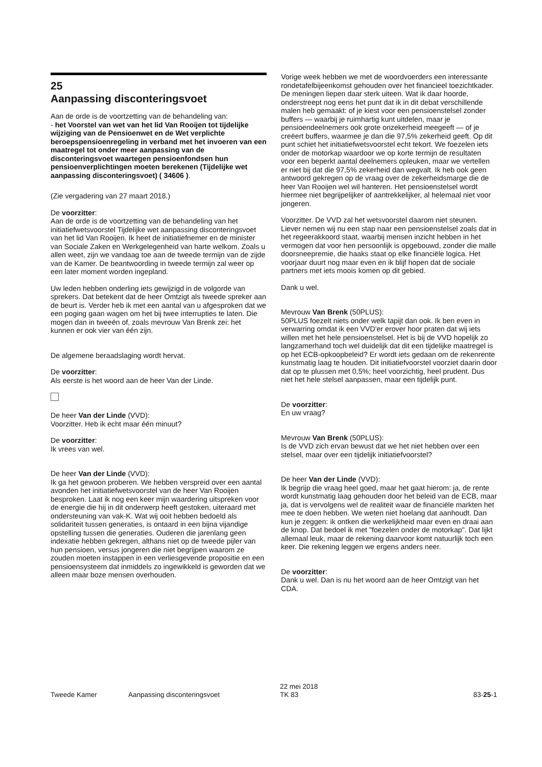25
Aanpassing disconteringsvoet
Aan de orde is de voortzetting van de behandeling van:
- het Voorstel van wet van het lid Van Rooijen tot tijdelijke wijziging van de Pensioenwet en de Wet verplichte beroepspensioenregeling in verband met het invoeren van een maatregel tot onder meer aanpassing van de disconteringsvoet waartegen pensioenfondsen hun pensioenverplichtingen moeten berekenen (Tijdelijke wet aanpassing disconteringsvoet) ( 34606 ).
(Zie vergadering van 27 maart 2018.)
De voorzitter:
Aan de orde is de voortzetting van de behandeling van het initiatiefwetsvoorstel Tijdelijke wet aanpassing disconteringsvoet van het lid Van Rooijen. Ik heet de initiatiefnemer en de minister van Sociale Zaken en Werkgelegenheid van harte welkom. Zoals u allen weet, zijn we vandaag toe aan de tweede termijn van de zijde van de Kamer. De beantwoording in tweede termijn zal weer op een later moment worden ingepland.
Uw leden hebben onderling iets gewijzigd in de volgorde van sprekers. Dat betekent dat de heer Omtzigt als tweede spreker aan de beurt is. Verder heb ik met een aantal van u afgesproken dat we een poging gaan wagen om het bij twee interrupties te laten. Die mogen dan in tweeën of, zoals mevrouw Van Brenk zei: het kunnen er ook vier van één zijn.
De algemene beraadslaging wordt hervat.
De voorzitter:
Als eerste is het woord aan de heer Van der Linde.
De heer Van der Linde (VVD):
Voorzitter. Heb ik echt maar één minuut?
De voorzitter:
Ik vrees van wel.
De heer Van der Linde (VVD):
Ik ga het gewoon proberen. We hebben verspreid over een aantal avonden het initiatiefwetsvoorstel van de heer Van Rooijen besproken. Laat ik nog een keer mijn waardering uitspreken voor de energie die hij in dit onderwerp heeft gestoken, uiteraard met ondersteuning van vak-K. Wat wij ooit hebben bedoeld als solidariteit tussen generaties, is ontaard in een bijna vijandige opstelling tussen die generaties. Ouderen die jarenlang geen indexatie hebben gekregen, althans niet op de tweede pijler van hun pensioen, versus jongeren die niet begrijpen waarom ze zouden moeten instappen in een verliesgevende propositie en een pensioensysteem dat inmiddels zo ingewikkeld is geworden dat we alleen maar boze mensen overhouden.
Vorige week hebben we met de woordvoerders een interessante rondetafelbijeenkomst gehouden over het financieel toezichtkader. De meningen liepen daar sterk uiteen. Wat ik daar hoorde, onderstreept nog eens het punt dat ik in dit debat verschillende malen heb gemaakt: of je kiest voor een pensioenstelsel zonder buffers — waarbij je ruimhartig kunt uitdelen, maar je pensioendeelnemers ook grote onzekerheid meegeeft — of je creëert buffers, waarmee je dan die 97,5% zekerheid geeft. Op dit punt schiet het initiatiefwetsvoorstel echt tekort. We foezelen iets onder de motorkap waardoor we op korte termijn de resultaten voor een beperkt aantal deelnemers opleuken, maar we vertellen er niet bij dat die 97,5% zekerheid dan wegvalt. Ik heb ook geen antwoord gekregen op de vraag over de zekerheidsmarge die de heer Van Rooijen wel wil hanteren. Het pensioenstelsel wordt hiermee niet begrijpelijker of aantrekkelijker, al helemaal niet voor jongeren.
Voorzitter. De VVD zal het wetsvoorstel daarom niet steunen. Liever nemen wij nu een stap naar een pensioenstelsel zoals dat in het regeerakkoord staat, waarbij mensen inzicht hebben in het vermogen dat voor hen persoonlijk is opgebouwd, zonder die malle doorsneepremie, die haaks staat op elke financiële logica. Het voorjaar duurt nog maar even en ik blijf hopen dat de sociale partners met iets moois komen op dit gebied.
Dank u wel.
Mevrouw Van Brenk (50PLUS):
50PLUS foezelt niets onder welk tapijt dan ook. Ik ben even in verwarring omdat ik een VVD'er erover hoor praten dat wij iets willen met het hele pensioenstelsel. Het is bij de VVD hopelijk zo langzamerhand toch wel duidelijk dat dit een tijdelijke maatregel is op het ECB-opkoopbeleid? Er wordt iets gedaan om de rekenrente kunstmatig laag te houden. Dit initiatiefvoorstel voorziet daarin door dat op te plussen met 0,5%; heel voorzichtig, heel prudent. Dus niet het hele stelsel aanpassen, maar een tijdelijk punt.
De voorzitter:
En uw vraag?
Mevrouw Van Brenk (50PLUS):
Is de VVD zich ervan bewust dat we het niet hebben over een stelsel, maar over een tijdelijk initiatiefvoorstel?
De heer Van der Linde (VVD):
Ik begrijp die vraag heel goed, maar het gaat hierom: ja, de rente wordt kunstmatig laag gehouden door het beleid van de ECB, maar ja, dat is vervolgens wel de realiteit waar de financiële markten het mee te doen hebben. We weten niet hoelang dat aanhoudt. Dan kun je zeggen: ik ontken die werkelijkheid maar even en draai aan de knop. Dat bedoel ik met "foezelen onder de motorkap". Dat lijkt allemaal leuk, maar de rekening daarvoor komt natuurlijk toch een keer. Die rekening leggen we ergens anders neer.
De voorzitter:
Dank u wel. Dan is nu het woord aan de heer Omtzigt van het CDA.
Tweede Kamer Aanpassing disconteringsvoet 22 mei 2018
TK 83 83-25-1